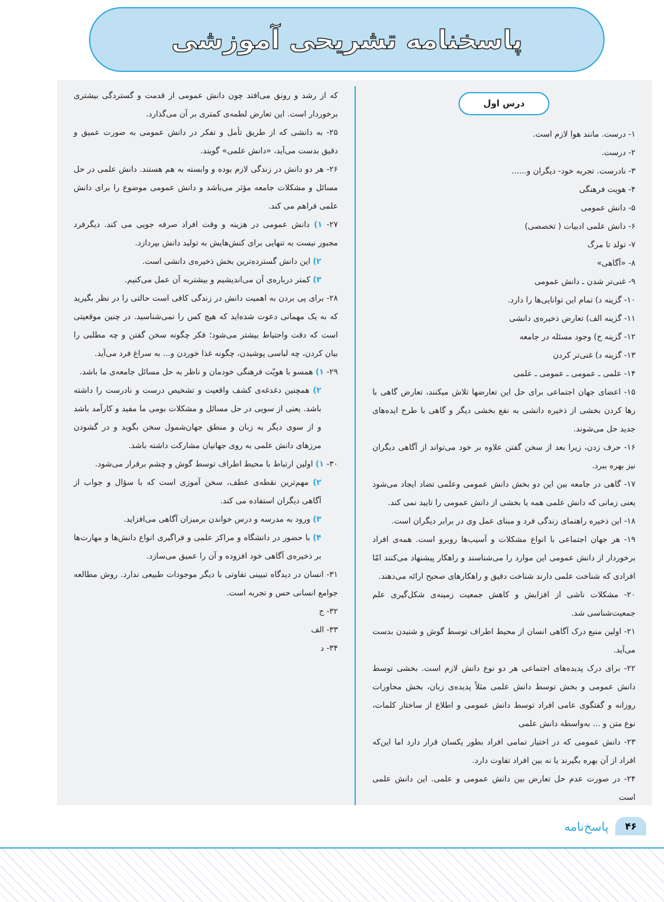پاسخنامه تشریحی آموزشی
درس اول
۱- درست. مانند هوا لازم است.
۲- درست.
۳- نادرست. تجربه خود- دیگران و......
۴- هویت فرهنگی
۵- دانش عمومی
۶- دانش علمی ادبیات ( تخصصی)
۷- تولد تا مرگ
۸- «آگاهی»
۹- غنی‌تر شدن ـ دانش عمومی
۱۰- گزینه د) تمام این توانایی‌ها را دارد.
۱۱- گزینه الف) تعارض ذخیره‌ی دانشی
۱۲- گزینه ج) وجود مسئله در جامعه
۱۳- گزینه د) غنی‌تر کردن
۱۴- علمی ـ عمومی ـ عمومی ـ علمی
۱۵- اعضای جهان اجتماعی برای حل این تعارضها تلاش میکنند، تعارض گاهی با رها کردن بخشی از ذخیره دانشی به نفع بخشی دیگر و گاهی با طرح ایده‌های جدید حل می‌شوند.
۱۶- حرف زدن، زیرا بعد از سخن گفتن علاوه بر خود می‌تواند از آگاهی دیگران نیز بهره ببرد.
۱۷- گاهی در جامعه بین این دو بخش دانش عمومی وعلمی تضاد ایجاد می‌شود یعنی زمانی که دانش علمی همه یا بخشی از دانش عمومی را تایید نمی کند.
۱۸- این ذخیره راهنمای زندگی فرد و مبنای عمل وی در برابر دیگران است.
۱۹- هر جهان اجتماعی با انواع مشکلات و آسیب‌ها روبرو است. همه‌ی افراد برخوردار از دانش عمومی این موارد را می‌شناسند و راهکار پیشنهاد می‌کنند امّا افرادی که شناخت علمی دارند شناخت دقیق و راهکارهای صحیح ارائه می‌دهند.
۲۰- مشکلات ناشی از افزایش و کاهش جمعیت زمینه‌ی شکل‌گیری علم جمعیت‌شناسی شد.
۲۱- اولین منبع درک آگاهی انسان از محیط اطراف توسط گوش و شنیدن بدست می‌آید.
۲۲- برای درک پدیده‌های اجتماعی هر دو نوع دانش لازم است. بخشی توسط دانش عمومی و بخش توسط دانش علمی مثلاً پدیده‌ی زبان، بخش محاورات روزانه و گفتگوی عامی افراد توسط دانش عمومی و اطلاع از ساختار کلمات، نوع متن و ... به‌واسطه دانش علمی
۲۳- دانش عمومی که در اختیار تمامی افراد بطور یکسان قرار دارد اما این‌که افراد از آن بهره بگیرند یا نه بین افراد تفاوت دارد.
۲۴- در صورت عدم حل تعارض بین دانش عمومی و علمی. این دانش علمی است
که از رشد و رونق می‌افتد چون دانش عمومی از قدمت و گستردگی بیشتری برخوردار است. این تعارض لطمه‌ی کمتری بر آن می‌گذارد.
۲۵- به دانشی که از طریق تأمل و تفکر در دانش عمومی به صورت عمیق و دقیق بدست می‌آید، «دانش علمی» گویند.
۲۶- هر دو دانش در زندگی لازم بوده و وابسته به هم هستند. دانش علمی در حل مسائل و مشکلات جامعه مؤثر می‌باشد و دانش عمومی موضوع را برای دانش علمی فراهم می کند.
۲۷- ۱) دانش عمومی در هزینه و وقت افراد صرفه جویی می کند. دیگرفرد مجبور نیست به تنهایی برای کنش‌هایش به تولید دانش بپردازد.
۲) این دانش گسترده‌ترین بخش ذخیره‌ی دانشی است.
۳) کمتر درباره‌ی آن می‌اندیشیم و بیشتربه آن عمل می‌کنیم.
۲۸- برای پی بردن به اهمیت دانش در زندگی کافی است حالتی را در نظر بگیرید که به یک مهمانی دعوت شده‌اید که هیچ کس را نمی‌شناسید. در چنین موقعیتی است که دقت واحتیاط بیشتر می‌شود؛ فکر چگونه سخن گفتن و چه مطلبی را بیان کردن، چه لباسی پوشیدن، چگونه غذا خوردن و... به سراغ فرد می‌آید.
۲۹- ۱) همسو با هویّت فرهنگی خودمان و ناظر به حل مسائل جامعه‌ی ما باشد.
۲) همچنین دغدغه‌ی کشف واقعیت و تشخیص درست و نادرست را داشته باشد. یعنی از سویی در حل مسائل و مشکلات بومی ما مفید و کارآمد باشد و از سوی دیگر به زبان و منطق جهان‌شمول سخن بگوید و در گشودن مرزهای دانش علمی به روی جهانیان مشارکت داشته باشد.
۳۰- ۱) اولین ارتباط با محیط اطراف توسط گوش و چشم برقرار می‌شود.
۲) مهم‌ترین نقطه‌ی عطف، سخن آموزی است که با سؤال و جواب از آگاهی دیگران استفاده می کند.
۳) ورود به مدرسه و درس خواندن برمیزان آگاهی می‌افزاید.
۴) با حضور در دانشگاه و مراکز علمی و فراگیری انواع دانش‌ها و مهارت‌ها بر ذخیره‌ی آگاهی خود افزوده و آن را عمیق می‌سازد.
۳۱- انسان در دیدگاه تبیینی تفاوتی با دیگر موجودات طبیعی ندارد. روش مطالعه جوامع انسانی حس و تجربه است.
۳۲- ج
۳۳- الف
۳۴- د
۴۶ پاسخ‌نامه